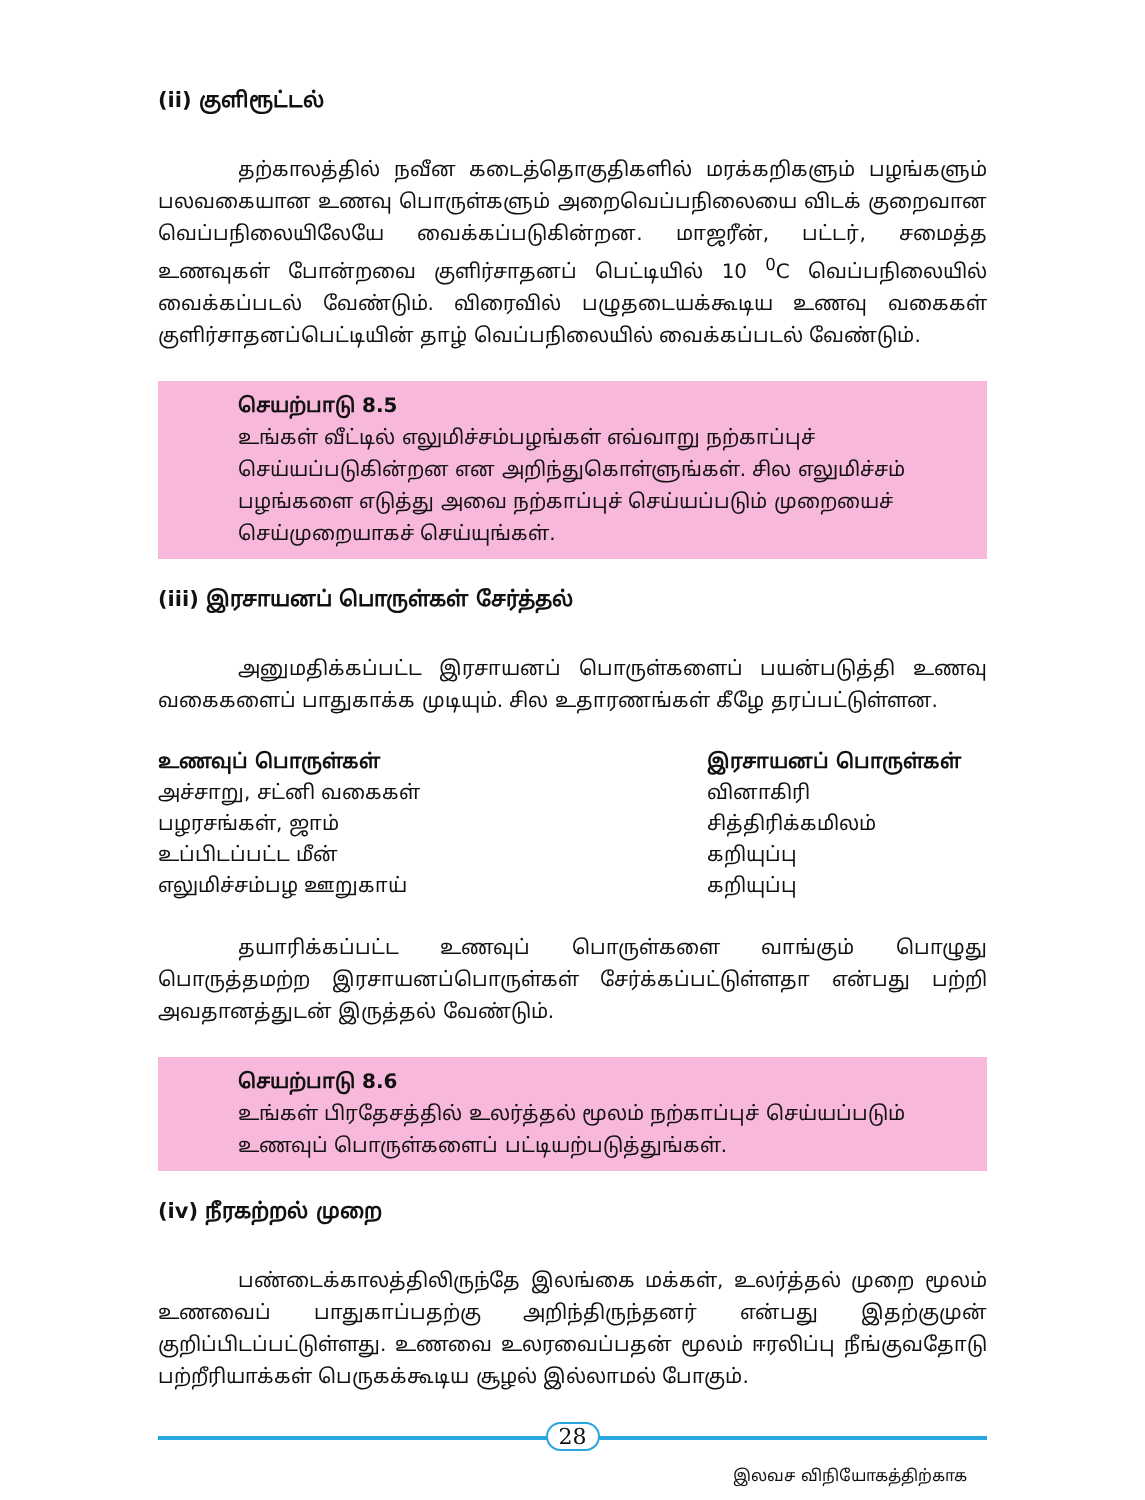(ii) குளிரூட்டல்
தற்காலத்தில் நவீன கடைத்தொகுதிகளில் மரக்கறிகளும் பழங்களும் பலவகையான உணவு பொருள்களும் அறைவெப்பநிலையை விடக் குறைவான வெப்பநிலையிலேயே வைக்கப்படுகின்றன. மாஜரீன், பட்டர், சமைத்த உணவுகள் போன்றவை குளிர்சாதனப் பெட்டியில் 10 <sup>0</sup>C வெப்பநிலையில் வைக்கப்படல் வேண்டும். விரைவில் பழுதடையக்கூடிய உணவு வகைகள் குளிர்சாதனப்பெட்டியின் தாழ் வெப்பநிலையில் வைக்கப்படல் வேண்டும்.
செயற்பாடு 8.5
உங்கள் வீட்டில் எலுமிச்சம்பழங்கள் எவ்வாறு நற்காப்புச் செய்யப்படுகின்றன என அறிந்துகொள்ளுங்கள். சில எலுமிச்சம் பழங்களை எடுத்து அவை நற்காப்புச் செய்யப்படும் முறையைச் செய்முறையாகச் செய்யுங்கள்.
(iii) இரசாயனப் பொருள்கள் சேர்த்தல்
அனுமதிக்கப்பட்ட இரசாயனப் பொருள்களைப் பயன்படுத்தி உணவு வகைகளைப் பாதுகாக்க முடியும். சில உதாரணங்கள் கீழே தரப்பட்டுள்ளன.
| உணவுப் பொருள்கள் | இரசாயனப் பொருள்கள் |
| --- | --- |
| அச்சாறு, சட்னி வகைகள் | வினாகிரி |
| பழரசங்கள், ஜாம் | சித்திரிக்கமிலம் |
| உப்பிடப்பட்ட மீன் | கறியுப்பு |
| எலுமிச்சம்பழ ஊறுகாய் | கறியுப்பு |
தயாரிக்கப்பட்ட உணவுப் பொருள்களை வாங்கும் பொழுது பொருத்தமற்ற இரசாயனப்பொருள்கள் சேர்க்கப்பட்டுள்ளதா என்பது பற்றி அவதானத்துடன் இருத்தல் வேண்டும்.
செயற்பாடு 8.6
உங்கள் பிரதேசத்தில் உலர்த்தல் மூலம் நற்காப்புச் செய்யப்படும் உணவுப் பொருள்களைப் பட்டியற்படுத்துங்கள்.
(iv) நீரகற்றல் முறை
பண்டைக்காலத்திலிருந்தே இலங்கை மக்கள், உலர்த்தல் முறை மூலம் உணவைப் பாதுகாப்பதற்கு அறிந்திருந்தனர் என்பது இதற்குமுன் குறிப்பிடப்பட்டுள்ளது. உணவை உலரவைப்பதன் மூலம் ஈரலிப்பு நீங்குவதோடு பற்றீரியாக்கள் பெருகக்கூடிய சூழல் இல்லாமல் போகும்.
28
இலவச விநியோகத்திற்காக